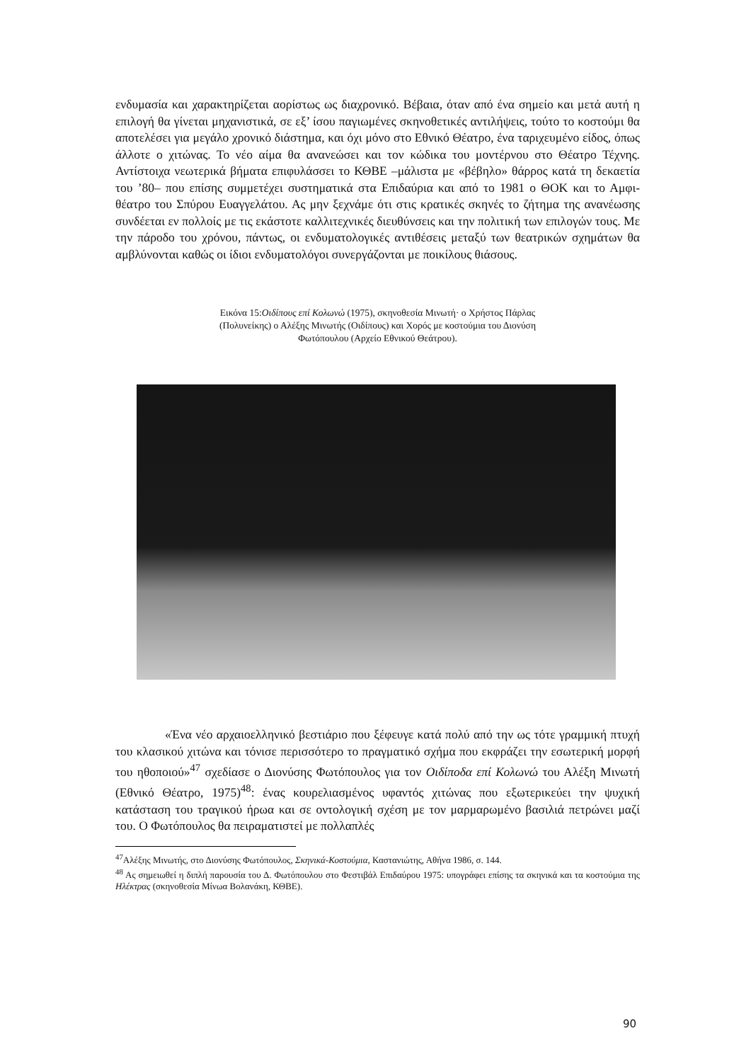ενδυμασία και χαρακτηρίζεται αορίστως ως διαχρονικό. Βέβαια, όταν από ένα σημείο και μετά αυτή η επιλογή θα γίνεται μηχανιστικά, σε εξ’ ίσου παγιωμένες σκηνοθετικές αντιλήψεις, τούτο το κοστούμι θα αποτελέσει για μεγάλο χρονικό διάστημα, και όχι μόνο στο Εθνικό Θέατρο, ένα ταριχευμένο είδος, όπως άλλοτε ο χιτώνας. Το νέο αίμα θα ανανεώσει και τον κώδικα του μοντέρνου στο Θέατρο Τέχνης. Αντίστοιχα νεωτερικά βήματα επιφυλάσσει το ΚΘΒΕ –μάλιστα με «βέβηλο» θάρρος κατά τη δεκαετία του ’80– που επίσης συμμετέχει συστηματικά στα Επιδαύρια και από το 1981 ο ΘΟΚ και το Αμφι-θέατρο του Σπύρου Ευαγγελάτου. Ας μην ξεχνάμε ότι στις κρατικές σκηνές το ζήτημα της ανανέωσης συνδέεται εν πολλοίς με τις εκάστοτε καλλιτεχνικές διευθύνσεις και την πολιτική των επιλογών τους. Με την πάροδο του χρόνου, πάντως, οι ενδυματολογικές αντιθέσεις μεταξύ των θεατρικών σχημάτων θα αμβλύνονται καθώς οι ίδιοι ενδυματολόγοι συνεργάζονται με ποικίλους θιάσους.
Εικόνα 15:Οιδίπους επί Κολωνώ (1975), σκηνοθεσία Μινωτή· ο Χρήστος Πάρλας
(Πολυνείκης) ο Αλέξης Μινωτής (Οιδίπους) και Χορός με κοστούμια του Διονύση
Φωτόπουλου (Αρχείο Εθνικού Θεάτρου).
«Ένα νέο αρχαιοελληνικό βεστιάριο που ξέφευγε κατά πολύ από την ως τότε γραμμική πτυχή του κλασικού χιτώνα και τόνισε περισσότερο το πραγματικό σχήμα που εκφράζει την εσωτερική μορφή του ηθοποιού»<sup>47</sup> σχεδίασε ο Διονύσης Φωτόπουλος για τον Οιδίποδα επί Κολωνώ του Αλέξη Μινωτή (Εθνικό Θέατρο, 1975)<sup>48</sup>: ένας κουρελιασμένος υφαντός χιτώνας που εξωτερικεύει την ψυχική κατάσταση του τραγικού ήρωα και σε οντολογική σχέση με τον μαρμαρωμένο βασιλιά πετρώνει μαζί του. Ο Φωτόπουλος θα πειραματιστεί με πολλαπλές
<sup>47</sup> Αλέξης Μινωτής, στο Διονύσης Φωτόπουλος, Σκηνικά-Κοστούμια, Καστανιώτης, Αθήνα 1986, σ. 144.
<sup>48</sup> Ας σημειωθεί η διπλή παρουσία του Δ. Φωτόπουλου στο Φεστιβάλ Επιδαύρου 1975: υπογράφει επίσης τα σκηνικά και τα κοστούμια της Ηλέκτρας (σκηνοθεσία Μίνωα Βολανάκη, ΚΘΒΕ).
90